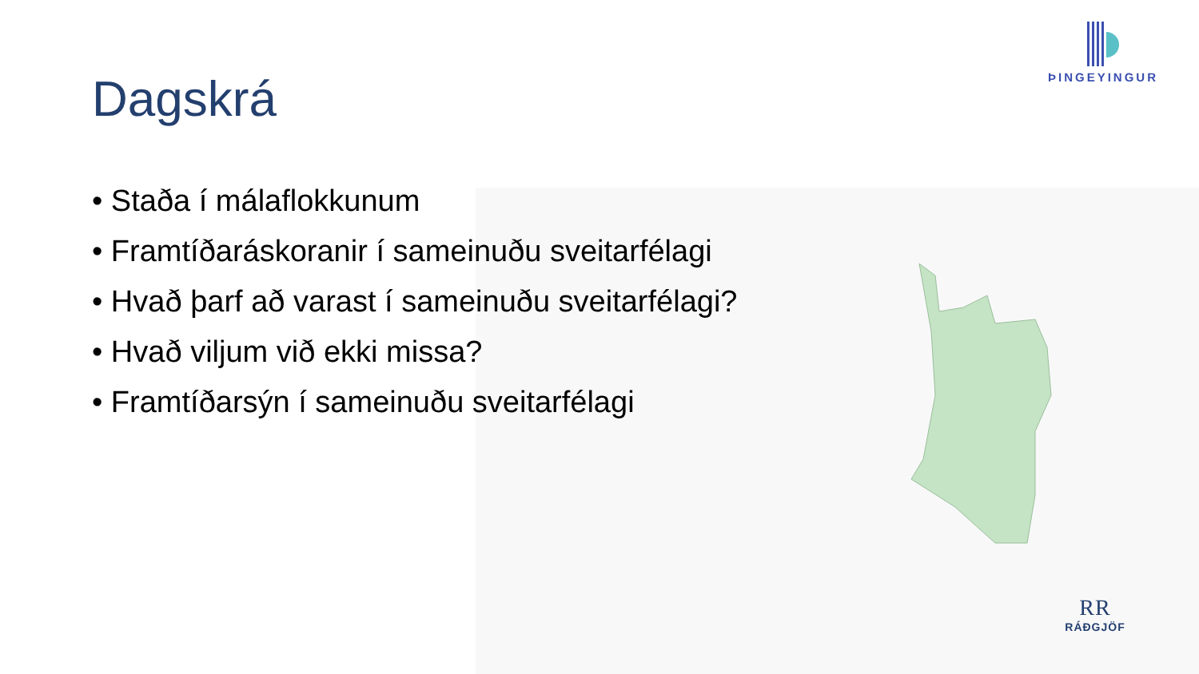ÞINGEYINGUR
Dagskrá
• Staða í málaflokkunum
• Framtíðaráskoranir í sameinuðu sveitarfélagi
• Hvað þarf að varast í sameinuðu sveitarfélagi?
• Hvað viljum við ekki missa?
• Framtíðarsýn í sameinuðu sveitarfélagi
RR
RÁÐGJÖF